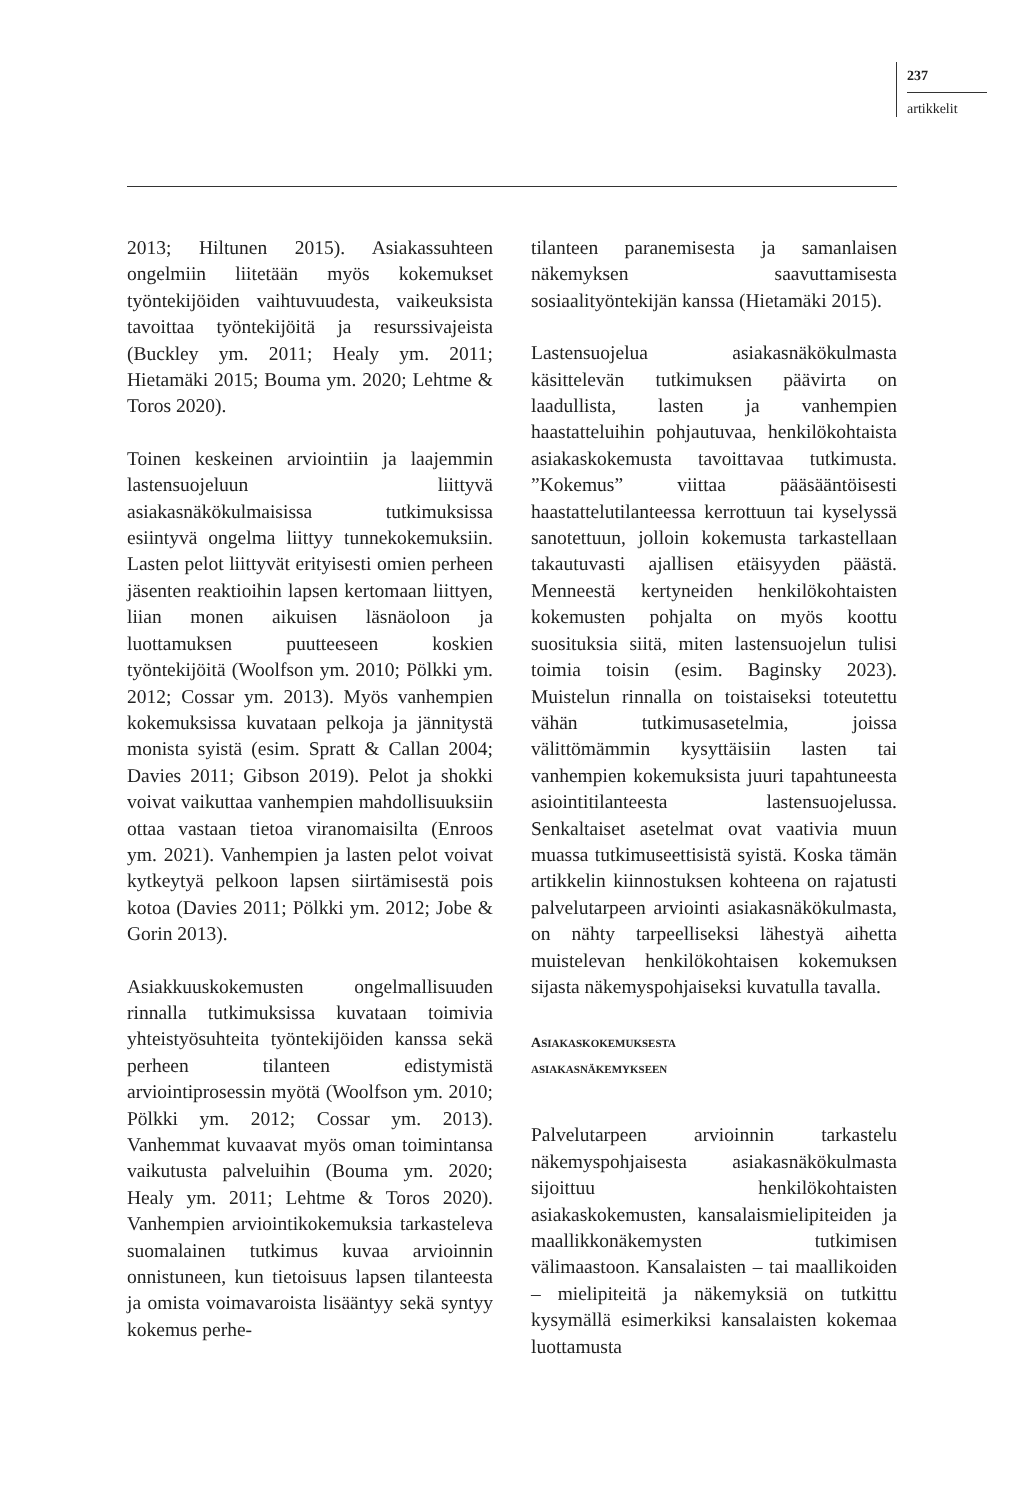237
artikkelit
2013; Hiltunen 2015). Asiakassuhteen ongelmiin liitetään myös kokemukset työntekijöiden vaihtuvuudesta, vaikeuksista tavoittaa työntekijöitä ja resurssivajeista (Buckley ym. 2011; Healy ym. 2011; Hietamäki 2015; Bouma ym. 2020; Lehtme & Toros 2020).
Toinen keskeinen arviointiin ja laajemmin lastensuojeluun liittyvä asiakasnäkökulmaisissa tutkimuksissa esiintyvä ongelma liittyy tunnekokemuksiin. Lasten pelot liittyvät erityisesti omien perheen jäsenten reaktioihin lapsen kertomaan liittyen, liian monen aikuisen läsnäoloon ja luottamuksen puutteeseen koskien työntekijöitä (Woolfson ym. 2010; Pölkki ym. 2012; Cossar ym. 2013). Myös vanhempien kokemuksissa kuvataan pelkoja ja jännitystä monista syistä (esim. Spratt & Callan 2004; Davies 2011; Gibson 2019). Pelot ja shokki voivat vaikuttaa vanhempien mahdollisuuksiin ottaa vastaan tietoa viranomaisilta (Enroos ym. 2021). Vanhempien ja lasten pelot voivat kytkeytyä pelkoon lapsen siirtämisestä pois kotoa (Davies 2011; Pölkki ym. 2012; Jobe & Gorin 2013).
Asiakkuuskokemusten ongelmallisuuden rinnalla tutkimuksissa kuvataan toimivia yhteistyösuhteita työntekijöiden kanssa sekä perheen tilanteen edistymistä arviointiprosessin myötä (Woolfson ym. 2010; Pölkki ym. 2012; Cossar ym. 2013). Vanhemmat kuvaavat myös oman toimintansa vaikutusta palveluihin (Bouma ym. 2020; Healy ym. 2011; Lehtme & Toros 2020). Vanhempien arviointikokemuksia tarkasteleva suomalainen tutkimus kuvaa arvioinnin onnistuneen, kun tietoisuus lapsen tilanteesta ja omista voimavaroista lisääntyy sekä syntyy kokemus perhe-
tilanteen paranemisesta ja samanlaisen näkemyksen saavuttamisesta sosiaalityöntekijän kanssa (Hietamäki 2015).
Lastensuojelua asiakasnäkökulmasta käsittelevän tutkimuksen päävirta on laadullista, lasten ja vanhempien haastatteluihin pohjautuvaa, henkilökohtaista asiakaskokemusta tavoittavaa tutkimusta. ”Kokemus” viittaa pääsääntöisesti haastattelutilanteessa kerrottuun tai kyselyssä sanotettuun, jolloin kokemusta tarkastellaan takautuvasti ajallisen etäisyyden päästä. Menneestä kertyneiden henkilökohtaisten kokemusten pohjalta on myös koottu suosituksia siitä, miten lastensuojelun tulisi toimia toisin (esim. Baginsky 2023). Muistelun rinnalla on toistaiseksi toteutettu vähän tutkimusasetelmia, joissa välittömämmin kysyttäisiin lasten tai vanhempien kokemuksista juuri tapahtuneesta asiointitilanteesta lastensuojelussa. Senkaltaiset asetelmat ovat vaativia muun muassa tutkimuseettisistä syistä. Koska tämän artikkelin kiinnostuksen kohteena on rajatusti palvelutarpeen arviointi asiakasnäkökulmasta, on nähty tarpeelliseksi lähestyä aihetta muistelevan henkilökohtaisen kokemuksen sijasta näkemyspohjaiseksi kuvatulla tavalla.
ASIAKASKOKEMUKSESTA
ASIAKASNÄKEMYKSEEN
Palvelutarpeen arvioinnin tarkastelu näkemyspohjaisesta asiakasnäkökulmasta sijoittuu henkilökohtaisten asiakaskokemusten, kansalaismielipiteiden ja maallikkonäkemysten tutkimisen välimaastoon. Kansalaisten – tai maallikoiden – mielipiteitä ja näkemyksiä on tutkittu kysymällä esimerkiksi kansalaisten kokemaa luottamusta